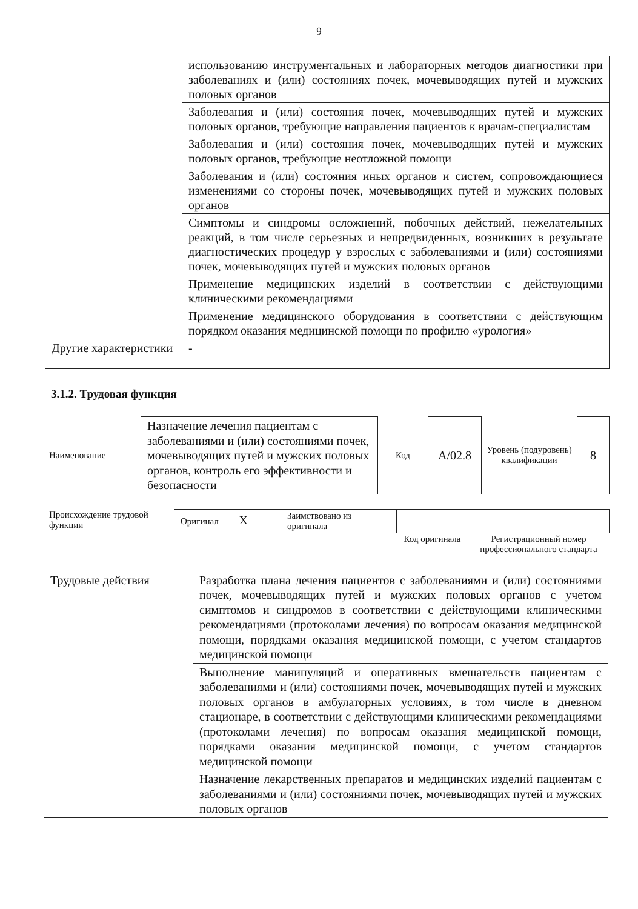9
| | использованию инструментальных и лабораторных методов диагностики при заболеваниях и (или) состояниях почек, мочевыводящих путей и мужских половых органов |
| | Заболевания и (или) состояния почек, мочевыводящих путей и мужских половых органов, требующие направления пациентов к врачам-специалистам |
| | Заболевания и (или) состояния почек, мочевыводящих путей и мужских половых органов, требующие неотложной помощи |
| | Заболевания и (или) состояния иных органов и систем, сопровождающиеся изменениями со стороны почек, мочевыводящих путей и мужских половых органов |
| | Симптомы и синдромы осложнений, побочных действий, нежелательных реакций, в том числе серьезных и непредвиденных, возникших в результате диагностических процедур у взрослых с заболеваниями и (или) состояниями почек, мочевыводящих путей и мужских половых органов |
| | Применение медицинских изделий в соответствии с действующими клиническими рекомендациями |
| | Применение медицинского оборудования в соответствии с действующим порядком оказания медицинской помощи по профилю «урология» |
| Другие характеристики | - |
3.1.2. Трудовая функция
| Наименование | Назначение лечения пациентам с заболеваниями и (или) состояниями почек, мочевыводящих путей и мужских половых органов, контроль его эффективности и безопасности | Код | A/02.8 | Уровень (подуровень) квалификации | 8 |
| Происхождение трудовой функции | Оригинал X | Заимствовано из оригинала | | |
| | | | Код оригинала | Регистрационный номер профессионального стандарта |
| Трудовые действия | Разработка плана лечения пациентов с заболеваниями и (или) состояниями почек, мочевыводящих путей и мужских половых органов с учетом симптомов и синдромов в соответствии с действующими клиническими рекомендациями (протоколами лечения) по вопросам оказания медицинской помощи, порядками оказания медицинской помощи, с учетом стандартов медицинской помощи |
| | Выполнение манипуляций и оперативных вмешательств пациентам с заболеваниями и (или) состояниями почек, мочевыводящих путей и мужских половых органов в амбулаторных условиях, в том числе в дневном стационаре, в соответствии с действующими клиническими рекомендациями (протоколами лечения) по вопросам оказания медицинской помощи, порядками оказания медицинской помощи, с учетом стандартов медицинской помощи |
| | Назначение лекарственных препаратов и медицинских изделий пациентам с заболеваниями и (или) состояниями почек, мочевыводящих путей и мужских половых органов |